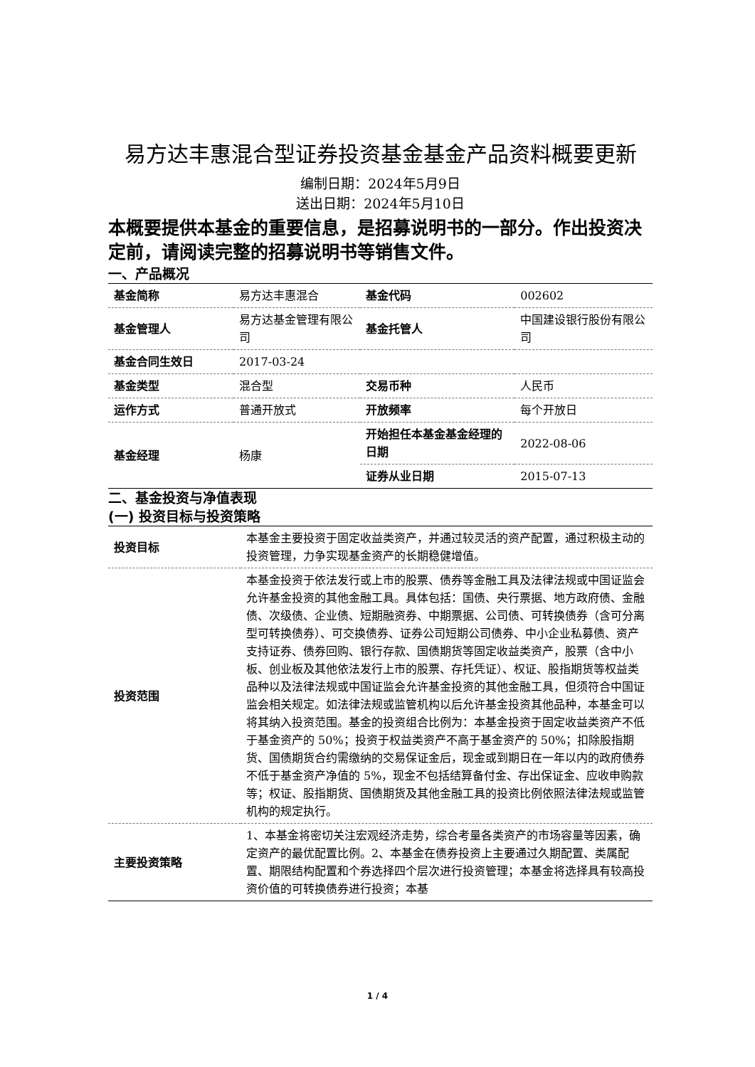易方达丰惠混合型证券投资基金基金产品资料概要更新
编制日期：2024年5月9日
送出日期：2024年5月10日
本概要提供本基金的重要信息，是招募说明书的一部分。作出投资决定前，请阅读完整的招募说明书等销售文件。
一、产品概况
| 基金简称 | 易方达丰惠混合 | 基金代码 | 002602 |
| 基金管理人 | 易方达基金管理有限公司 | 基金托管人 | 中国建设银行股份有限公司 |
| 基金合同生效日 | 2017-03-24 | | |
| 基金类型 | 混合型 | 交易币种 | 人民币 |
| 运作方式 | 普通开放式 | 开放频率 | 每个开放日 |
| 基金经理 | 杨康 | 开始担任本基金基金经理的日期 | 2022-08-06 |
| | | 证券从业日期 | 2015-07-13 |
二、基金投资与净值表现
(一) 投资目标与投资策略
| 投资目标 | 本基金主要投资于固定收益类资产，并通过较灵活的资产配置，通过积极主动的投资管理，力争实现基金资产的长期稳健增值。 |
| 投资范围 | 本基金投资于依法发行或上市的股票、债券等金融工具及法律法规或中国证监会允许基金投资的其他金融工具。具体包括：国债、央行票据、地方政府债、金融债、次级债、企业债、短期融资券、中期票据、公司债、可转换债券（含可分离型可转换债券）、可交换债券、证券公司短期公司债券、中小企业私募债、资产支持证券、债券回购、银行存款、国债期货等固定收益类资产，股票（含中小板、创业板及其他依法发行上市的股票、存托凭证）、权证、股指期货等权益类品种以及法律法规或中国证监会允许基金投资的其他金融工具，但须符合中国证监会相关规定。如法律法规或监管机构以后允许基金投资其他品种，本基金可以将其纳入投资范围。基金的投资组合比例为：本基金投资于固定收益类资产不低于基金资产的 50%；投资于权益类资产不高于基金资产的 50%；扣除股指期货、国债期货合约需缴纳的交易保证金后，现金或到期日在一年以内的政府债券不低于基金资产净值的 5%，现金不包括结算备付金、存出保证金、应收申购款等；权证、股指期货、国债期货及其他金融工具的投资比例依照法律法规或监管机构的规定执行。 |
| 主要投资策略 | 1、本基金将密切关注宏观经济走势，综合考量各类资产的市场容量等因素，确定资产的最优配置比例。2、本基金在债券投资上主要通过久期配置、类属配置、期限结构配置和个券选择四个层次进行投资管理；本基金将选择具有较高投资价值的可转换债券进行投资；本基 |
1 / 4